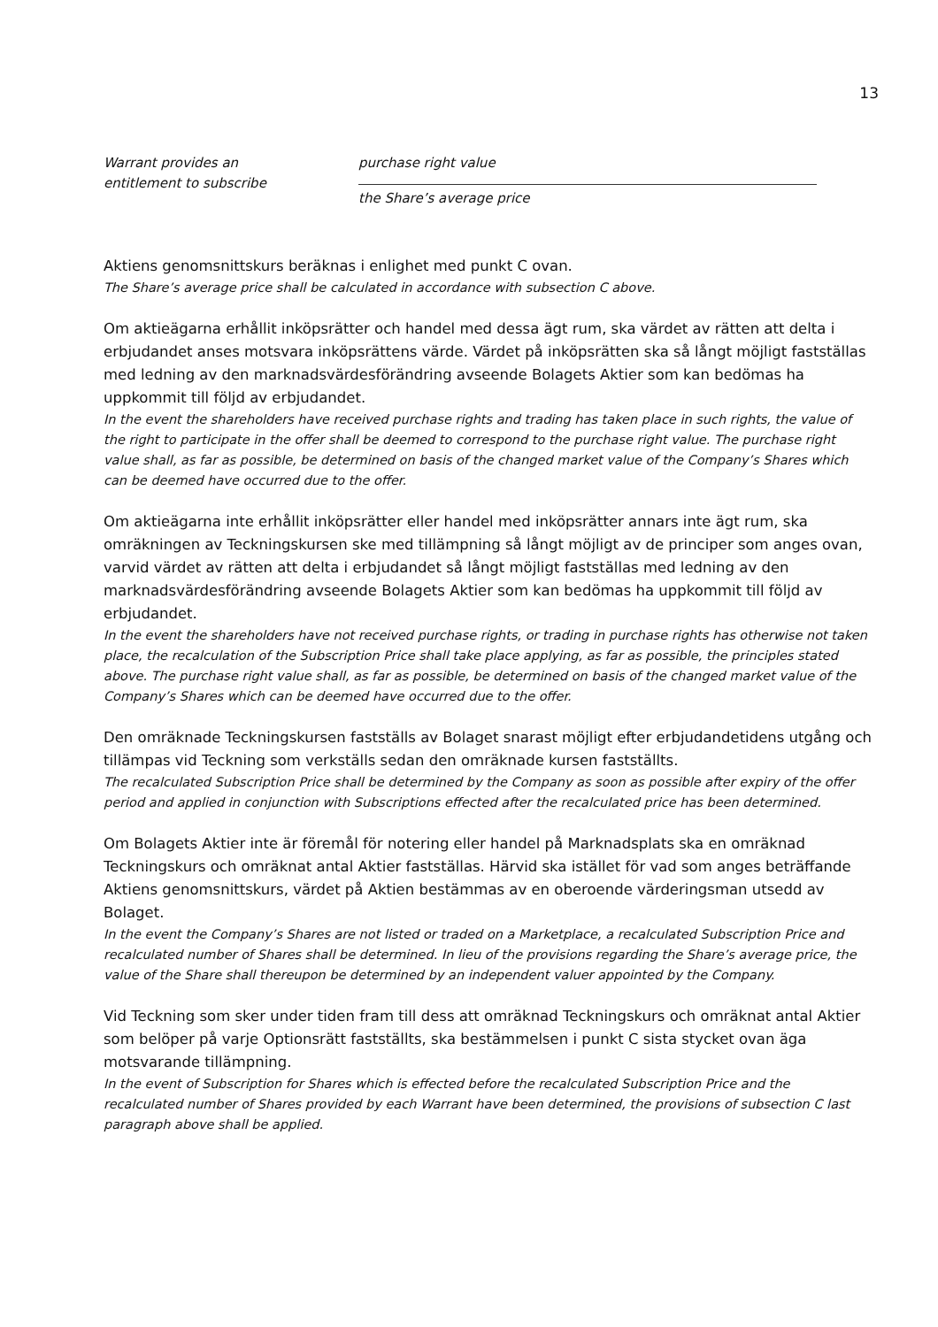13
Warrant provides an
entitlement to subscribe
purchase right value
the Share’s average price
Aktiens genomsnittskurs beräknas i enlighet med punkt C ovan.
The Share’s average price shall be calculated in accordance with subsection C above.
Om aktieägarna erhållit inköpsrätter och handel med dessa ägt rum, ska värdet av rätten att delta i erbjudandet anses motsvara inköpsrättens värde. Värdet på inköpsrätten ska så långt möjligt fastställas med ledning av den marknadsvärdesförändring avseende Bolagets Aktier som kan bedömas ha uppkommit till följd av erbjudandet.
In the event the shareholders have received purchase rights and trading has taken place in such rights, the value of the right to participate in the offer shall be deemed to correspond to the purchase right value. The purchase right value shall, as far as possible, be determined on basis of the changed market value of the Company’s Shares which can be deemed have occurred due to the offer.
Om aktieägarna inte erhållit inköpsrätter eller handel med inköpsrätter annars inte ägt rum, ska omräkningen av Teckningskursen ske med tillämpning så långt möjligt av de principer som anges ovan, varvid värdet av rätten att delta i erbjudandet så långt möjligt fastställas med ledning av den marknadsvärdesförändring avseende Bolagets Aktier som kan bedömas ha uppkommit till följd av erbjudandet.
In the event the shareholders have not received purchase rights, or trading in purchase rights has otherwise not taken place, the recalculation of the Subscription Price shall take place applying, as far as possible, the principles stated above. The purchase right value shall, as far as possible, be determined on basis of the changed market value of the Company’s Shares which can be deemed have occurred due to the offer.
Den omräknade Teckningskursen fastställs av Bolaget snarast möjligt efter erbjudandetidens utgång och tillämpas vid Teckning som verkställs sedan den omräknade kursen fastställts.
The recalculated Subscription Price shall be determined by the Company as soon as possible after expiry of the offer period and applied in conjunction with Subscriptions effected after the recalculated price has been determined.
Om Bolagets Aktier inte är föremål för notering eller handel på Marknadsplats ska en omräknad Teckningskurs och omräknat antal Aktier fastställas. Härvid ska istället för vad som anges beträffande Aktiens genomsnittskurs, värdet på Aktien bestämmas av en oberoende värderingsman utsedd av Bolaget.
In the event the Company’s Shares are not listed or traded on a Marketplace, a recalculated Subscription Price and recalculated number of Shares shall be determined. In lieu of the provisions regarding the Share’s average price, the value of the Share shall thereupon be determined by an independent valuer appointed by the Company.
Vid Teckning som sker under tiden fram till dess att omräknad Teckningskurs och omräknat antal Aktier som belöper på varje Optionsrätt fastställts, ska bestämmelsen i punkt C sista stycket ovan äga motsvarande tillämpning.
In the event of Subscription for Shares which is effected before the recalculated Subscription Price and the recalculated number of Shares provided by each Warrant have been determined, the provisions of subsection C last paragraph above shall be applied.